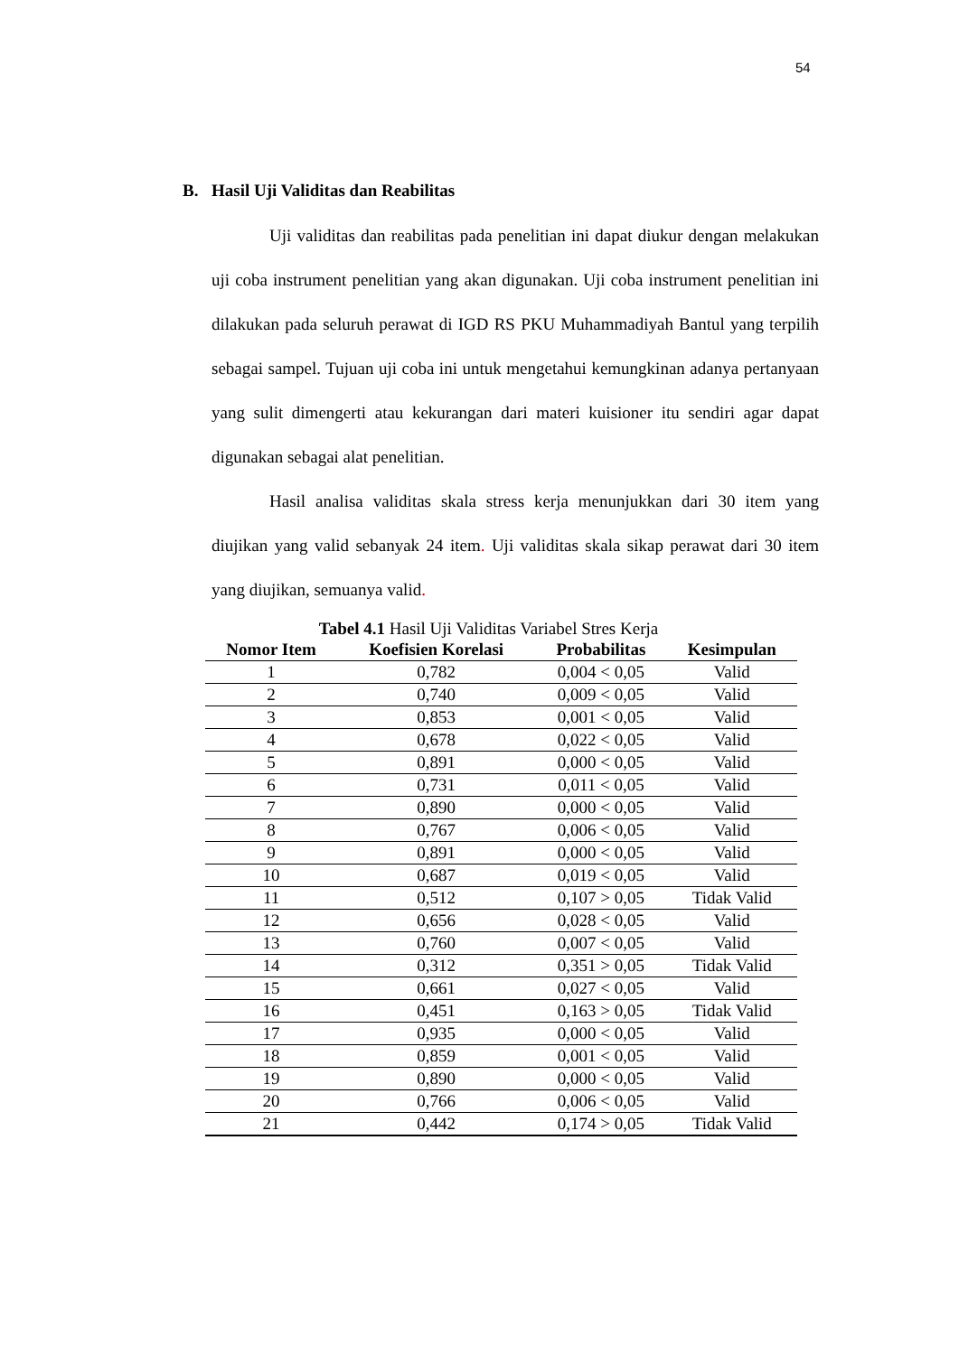54
B. Hasil Uji Validitas dan Reabilitas
Uji validitas dan reabilitas pada penelitian ini dapat diukur dengan melakukan uji coba instrument penelitian yang akan digunakan. Uji coba instrument penelitian ini dilakukan pada seluruh perawat di IGD RS PKU Muhammadiyah Bantul yang terpilih sebagai sampel. Tujuan uji coba ini untuk mengetahui kemungkinan adanya pertanyaan yang sulit dimengerti atau kekurangan dari materi kuisioner itu sendiri agar dapat digunakan sebagai alat penelitian.
Hasil analisa validitas skala stress kerja menunjukkan dari 30 item yang diujikan yang valid sebanyak 24 item. Uji validitas skala sikap perawat dari 30 item yang diujikan, semuanya valid.
Tabel 4.1 Hasil Uji Validitas Variabel Stres Kerja
| Nomor Item | Koefisien Korelasi | Probabilitas | Kesimpulan |
| --- | --- | --- | --- |
| 1 | 0,782 | 0,004 < 0,05 | Valid |
| 2 | 0,740 | 0,009 < 0,05 | Valid |
| 3 | 0,853 | 0,001 < 0,05 | Valid |
| 4 | 0,678 | 0,022 < 0,05 | Valid |
| 5 | 0,891 | 0,000 < 0,05 | Valid |
| 6 | 0,731 | 0,011 < 0,05 | Valid |
| 7 | 0,890 | 0,000 < 0,05 | Valid |
| 8 | 0,767 | 0,006 < 0,05 | Valid |
| 9 | 0,891 | 0,000 < 0,05 | Valid |
| 10 | 0,687 | 0,019 < 0,05 | Valid |
| 11 | 0,512 | 0,107 > 0,05 | Tidak Valid |
| 12 | 0,656 | 0,028 < 0,05 | Valid |
| 13 | 0,760 | 0,007 < 0,05 | Valid |
| 14 | 0,312 | 0,351 > 0,05 | Tidak Valid |
| 15 | 0,661 | 0,027 < 0,05 | Valid |
| 16 | 0,451 | 0,163 > 0,05 | Tidak Valid |
| 17 | 0,935 | 0,000 < 0,05 | Valid |
| 18 | 0,859 | 0,001 < 0,05 | Valid |
| 19 | 0,890 | 0,000 < 0,05 | Valid |
| 20 | 0,766 | 0,006 < 0,05 | Valid |
| 21 | 0,442 | 0,174 > 0,05 | Tidak Valid |